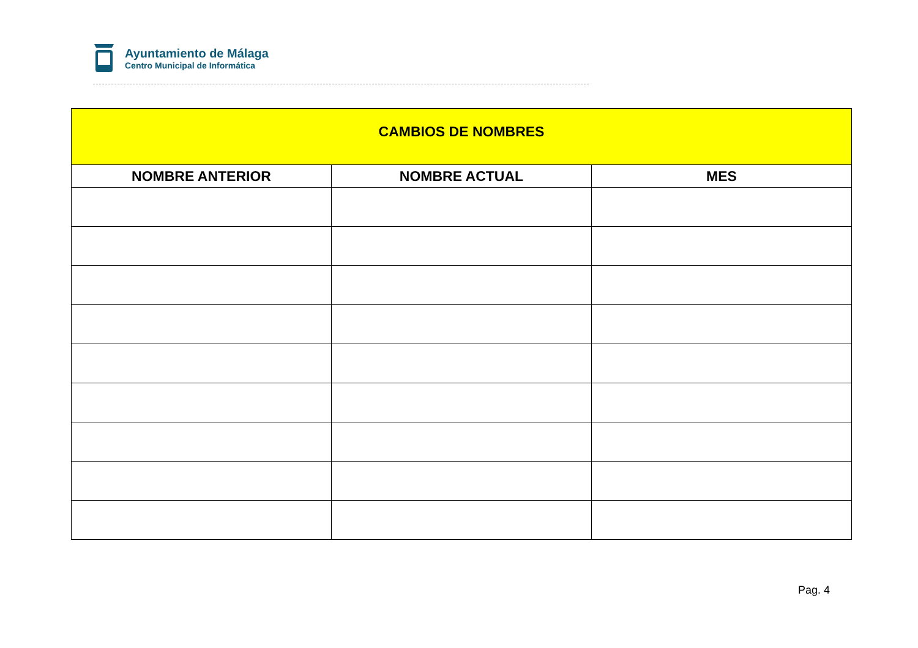Ayuntamiento de Málaga
Centro Municipal de Informática
| CAMBIOS DE NOMBRES | | |
| NOMBRE ANTERIOR | NOMBRE ACTUAL | MES |
Pag. 4